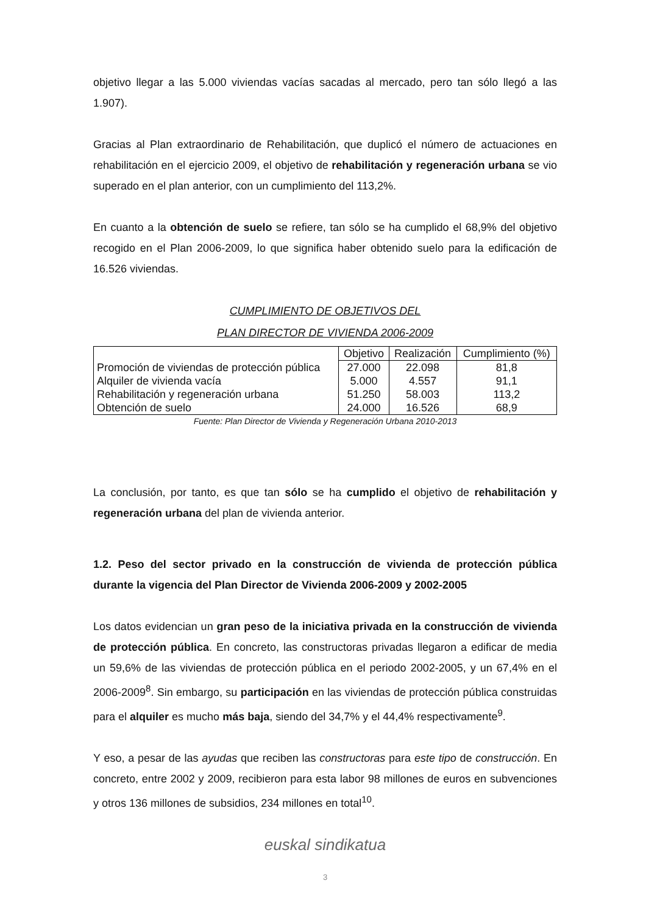objetivo llegar a las 5.000 viviendas vacías sacadas al mercado, pero tan sólo llegó a las 1.907).
Gracias al Plan extraordinario de Rehabilitación, que duplicó el número de actuaciones en rehabilitación en el ejercicio 2009, el objetivo de rehabilitación y regeneración urbana se vio superado en el plan anterior, con un cumplimiento del 113,2%.
En cuanto a la obtención de suelo se refiere, tan sólo se ha cumplido el 68,9% del objetivo recogido en el Plan 2006-2009, lo que significa haber obtenido suelo para la edificación de 16.526 viviendas.
CUMPLIMIENTO DE OBJETIVOS DEL
PLAN DIRECTOR DE VIVIENDA 2006-2009
| | Objetivo | Realización | Cumplimiento (%) |
| --- | --- | --- | --- |
| Promoción de viviendas de protección pública | 27.000 | 22.098 | 81,8 |
| Alquiler de vivienda vacía | 5.000 | 4.557 | 91,1 |
| Rehabilitación y regeneración urbana | 51.250 | 58.003 | 113,2 |
| Obtención de suelo | 24.000 | 16.526 | 68,9 |
Fuente: Plan Director de Vivienda y Regeneración Urbana 2010-2013
La conclusión, por tanto, es que tan sólo se ha cumplido el objetivo de rehabilitación y regeneración urbana del plan de vivienda anterior.
1.2. Peso del sector privado en la construcción de vivienda de protección pública durante la vigencia del Plan Director de Vivienda 2006-2009 y 2002-2005
Los datos evidencian un gran peso de la iniciativa privada en la construcción de vivienda de protección pública. En concreto, las constructoras privadas llegaron a edificar de media un 59,6% de las viviendas de protección pública en el periodo 2002-2005, y un 67,4% en el 2006-2009<sup>8</sup>. Sin embargo, su participación en las viviendas de protección pública construidas para el alquiler es mucho más baja, siendo del 34,7% y el 44,4% respectivamente<sup>9</sup>.
Y eso, a pesar de las ayudas que reciben las constructoras para este tipo de construcción. En concreto, entre 2002 y 2009, recibieron para esta labor 98 millones de euros en subvenciones y otros 136 millones de subsidios, 234 millones en total<sup>10</sup>.
euskal sindikatua
3